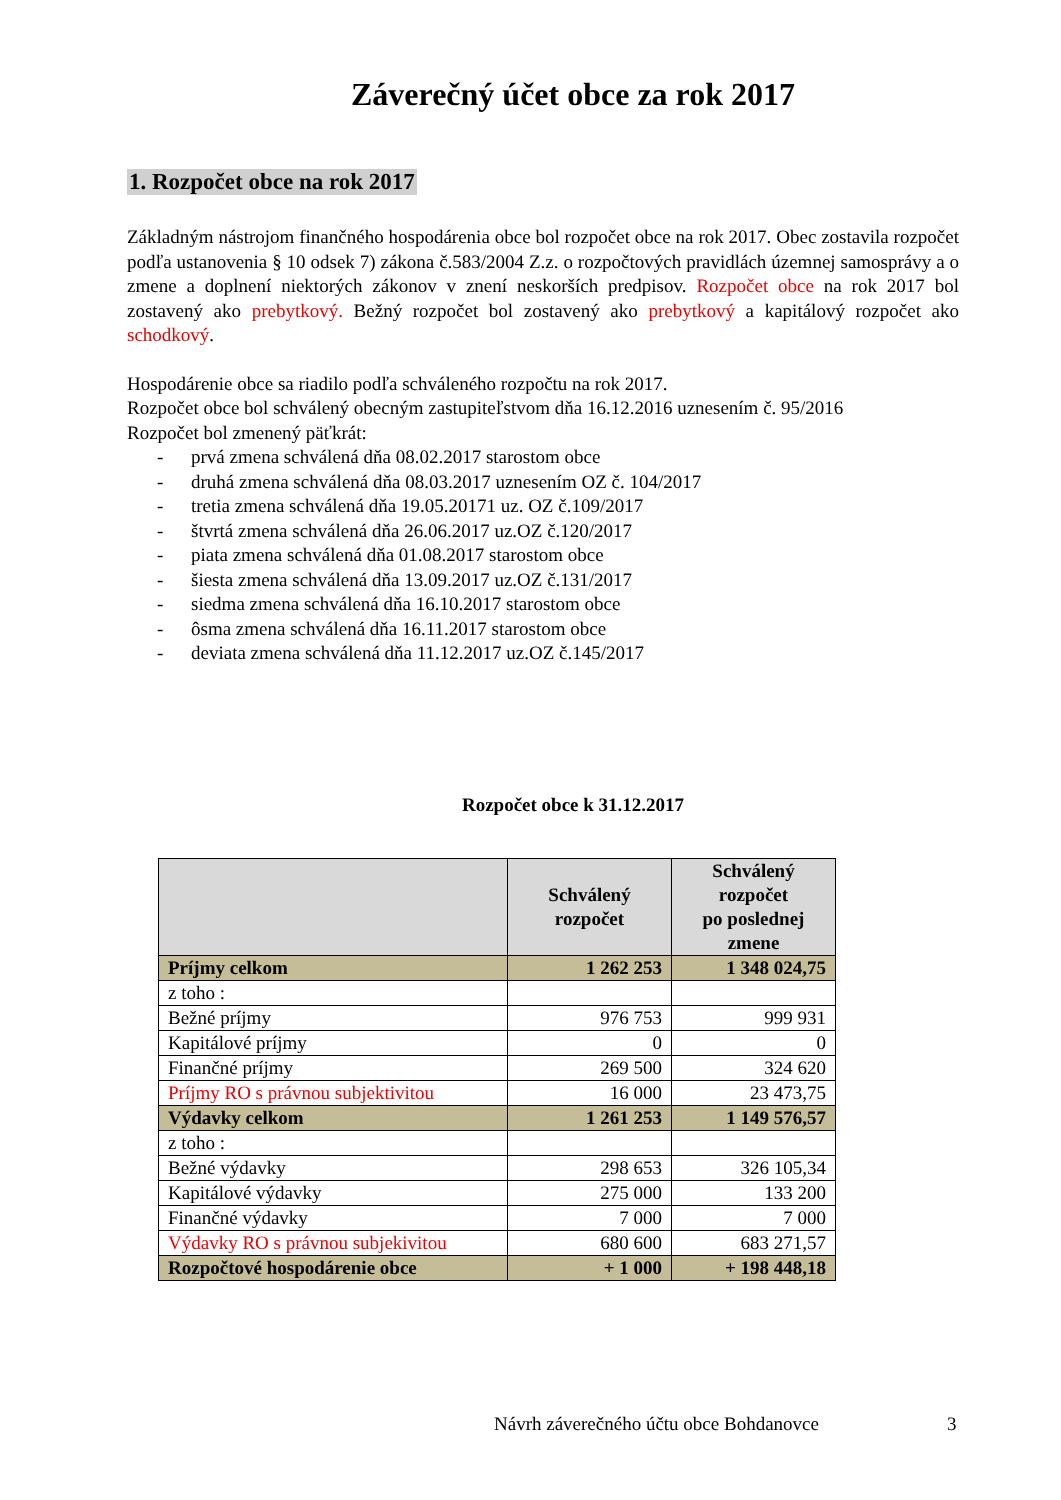Záverečný účet obce za rok 2017
1. Rozpočet obce na rok 2017
Základným nástrojom finančného hospodárenia obce bol rozpočet obce na rok 2017. Obec zostavila rozpočet podľa ustanovenia § 10 odsek 7) zákona č.583/2004 Z.z. o rozpočtových pravidlách územnej samosprávy a o zmene a doplnení niektorých zákonov v znení neskorších predpisov. Rozpočet obce na rok 2017 bol zostavený ako prebytkový. Bežný rozpočet bol zostavený ako prebytkový a kapitálový rozpočet ako schodkový.
Hospodárenie obce sa riadilo podľa schváleného rozpočtu na rok 2017.
Rozpočet obce bol schválený obecným zastupiteľstvom dňa 16.12.2016 uznesením č. 95/2016
Rozpočet bol zmenený päťkrát:
- prvá zmena schválená dňa 08.02.2017 starostom obce
- druhá zmena schválená dňa 08.03.2017 uznesením OZ č. 104/2017
- tretia zmena schválená dňa 19.05.20171 uz. OZ č.109/2017
- štvrtá zmena schválená dňa 26.06.2017 uz.OZ č.120/2017
- piata zmena schválená dňa 01.08.2017 starostom obce
- šiesta zmena schválená dňa 13.09.2017 uz.OZ č.131/2017
- siedma zmena schválená dňa 16.10.2017 starostom obce
- ôsma zmena schválená dňa 16.11.2017 starostom obce
- deviata zmena schválená dňa 11.12.2017 uz.OZ č.145/2017
Rozpočet obce k 31.12.2017
| | Schválený rozpočet | Schválený rozpočet po poslednej zmene |
| --- | --- | --- |
| Príjmy celkom | 1 262 253 | 1 348 024,75 |
| z toho : | | |
| Bežné príjmy | 976 753 | 999 931 |
| Kapitálové príjmy | 0 | 0 |
| Finančné príjmy | 269 500 | 324 620 |
| Príjmy RO s právnou subjektivitou | 16 000 | 23 473,75 |
| Výdavky celkom | 1 261 253 | 1 149 576,57 |
| z toho : | | |
| Bežné výdavky | 298 653 | 326 105,34 |
| Kapitálové výdavky | 275 000 | 133 200 |
| Finančné výdavky | 7 000 | 7 000 |
| Výdavky RO s právnou subjekivitou | 680 600 | 683 271,57 |
| Rozpočtové hospodárenie obce | + 1 000 | + 198 448,18 |
Návrh záverečného účtu obce Bohdanovce
3